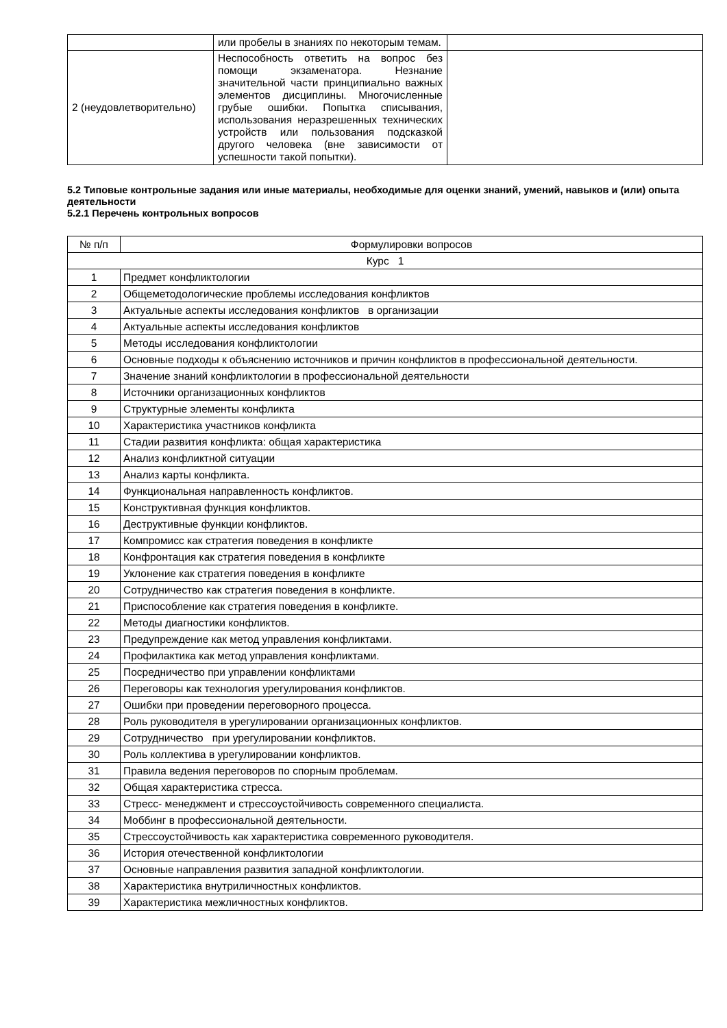| | или пробелы в знаниях по некоторым темам. | |
| 2 (неудовлетворительно) | Неспособность ответить на вопрос без помощи экзаменатора. Незнание значительной части принципиально важных элементов дисциплины. Многочисленные грубые ошибки. Попытка списывания, использования неразрешенных технических устройств или пользования подсказкой другого человека (вне зависимости от успешности такой попытки). | |
5.2 Типовые контрольные задания или иные материалы, необходимые для оценки знаний, умений, навыков и (или) опыта деятельности
5.2.1 Перечень контрольных вопросов
| № п/п | Формулировки вопросов |
| --- | --- |
| Курс 1 | |
| 1 | Предмет конфликтологии |
| 2 | Общеметодологические проблемы исследования конфликтов |
| 3 | Актуальные аспекты исследования конфликтов в организации |
| 4 | Актуальные аспекты исследования конфликтов |
| 5 | Методы исследования конфликтологии |
| 6 | Основные подходы к объяснению источников и причин конфликтов в профессиональной деятельности. |
| 7 | Значение знаний конфликтологии в профессиональной деятельности |
| 8 | Источники организационных конфликтов |
| 9 | Структурные элементы конфликта |
| 10 | Характеристика участников конфликта |
| 11 | Стадии развития конфликта: общая характеристика |
| 12 | Анализ конфликтной ситуации |
| 13 | Анализ карты конфликта. |
| 14 | Функциональная направленность конфликтов. |
| 15 | Конструктивная функция конфликтов. |
| 16 | Деструктивные функции конфликтов. |
| 17 | Компромисс как стратегия поведения в конфликте |
| 18 | Конфронтация как стратегия поведения в конфликте |
| 19 | Уклонение как стратегия поведения в конфликте |
| 20 | Сотрудничество как стратегия поведения в конфликте. |
| 21 | Приспособление как стратегия поведения в конфликте. |
| 22 | Методы диагностики конфликтов. |
| 23 | Предупреждение как метод управления конфликтами. |
| 24 | Профилактика как метод управления конфликтами. |
| 25 | Посредничество при управлении конфликтами |
| 26 | Переговоры как технология урегулирования конфликтов. |
| 27 | Ошибки при проведении переговорного процесса. |
| 28 | Роль руководителя в урегулировании организационных конфликтов. |
| 29 | Сотрудничество при урегулировании конфликтов. |
| 30 | Роль коллектива в урегулировании конфликтов. |
| 31 | Правила ведения переговоров по спорным проблемам. |
| 32 | Общая характеристика стресса. |
| 33 | Стресс- менеджмент и стрессоустойчивость современного специалиста. |
| 34 | Моббинг в профессиональной деятельности. |
| 35 | Стрессоустойчивость как характеристика современного руководителя. |
| 36 | История отечественной конфликтологии |
| 37 | Основные направления развития западной конфликтологии. |
| 38 | Характеристика внутриличностных конфликтов. |
| 39 | Характеристика межличностных конфликтов. |